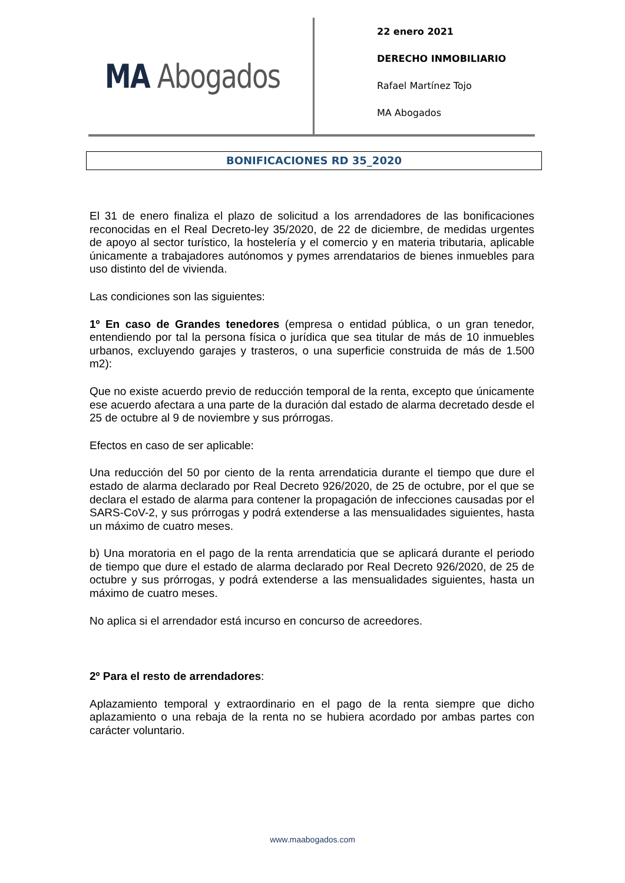MA Abogados
22 enero 2021
DERECHO INMOBILIARIO
Rafael Martínez Tojo
MA Abogados
BONIFICACIONES RD 35_2020
El 31 de enero finaliza el plazo de solicitud a los arrendadores de las bonificaciones reconocidas en el Real Decreto-ley 35/2020, de 22 de diciembre, de medidas urgentes de apoyo al sector turístico, la hostelería y el comercio y en materia tributaria, aplicable únicamente a trabajadores autónomos y pymes arrendatarios de bienes inmuebles para uso distinto del de vivienda.
Las condiciones son las siguientes:
1º En caso de Grandes tenedores (empresa o entidad pública, o un gran tenedor, entendiendo por tal la persona física o jurídica que sea titular de más de 10 inmuebles urbanos, excluyendo garajes y trasteros, o una superficie construida de más de 1.500 m2):
Que no existe acuerdo previo de reducción temporal de la renta, excepto que únicamente ese acuerdo afectara a una parte de la duración dal estado de alarma decretado desde el 25 de octubre al 9 de noviembre y sus prórrogas.
Efectos en caso de ser aplicable:
Una reducción del 50 por ciento de la renta arrendaticia durante el tiempo que dure el estado de alarma declarado por Real Decreto 926/2020, de 25 de octubre, por el que se declara el estado de alarma para contener la propagación de infecciones causadas por el SARS-CoV-2, y sus prórrogas y podrá extenderse a las mensualidades siguientes, hasta un máximo de cuatro meses.
b) Una moratoria en el pago de la renta arrendaticia que se aplicará durante el periodo de tiempo que dure el estado de alarma declarado por Real Decreto 926/2020, de 25 de octubre y sus prórrogas, y podrá extenderse a las mensualidades siguientes, hasta un máximo de cuatro meses.
No aplica si el arrendador está incurso en concurso de acreedores.
2º Para el resto de arrendadores:
Aplazamiento temporal y extraordinario en el pago de la renta siempre que dicho aplazamiento o una rebaja de la renta no se hubiera acordado por ambas partes con carácter voluntario.
www.maabogados.com